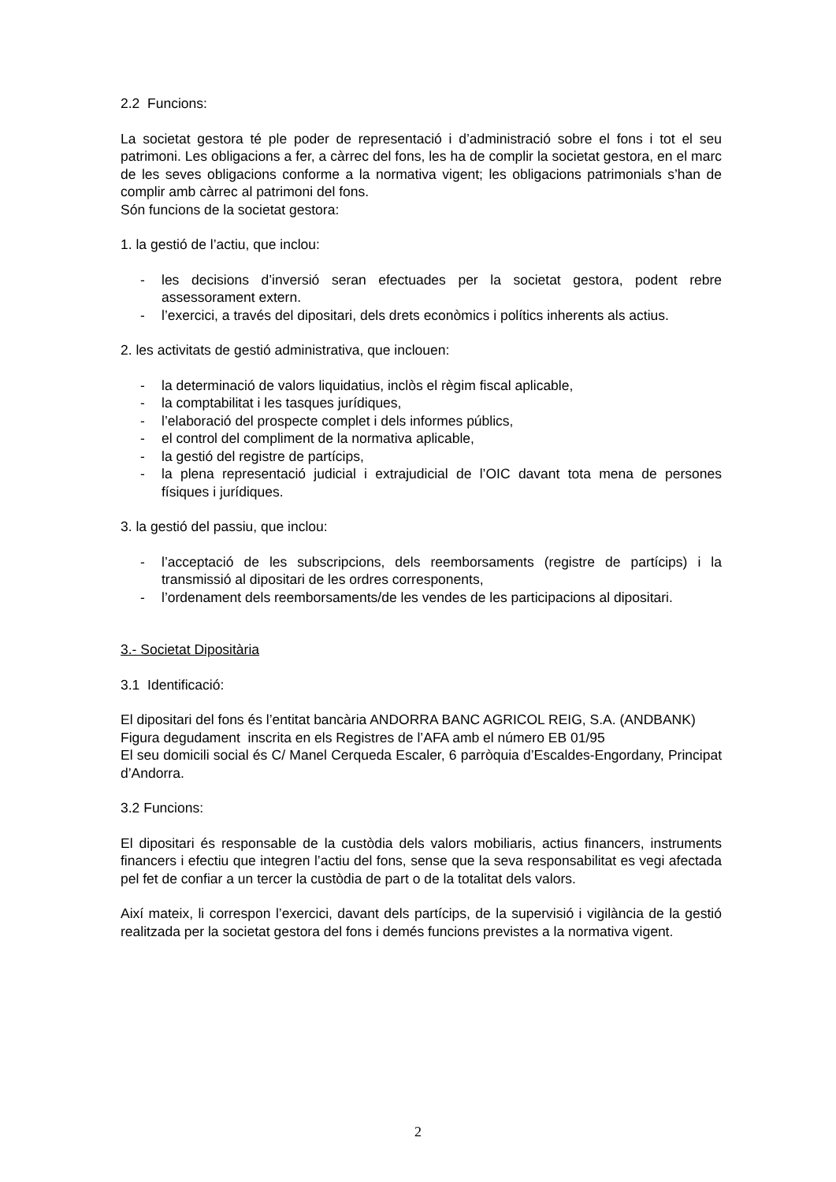2.2 Funcions:
La societat gestora té ple poder de representació i d’administració sobre el fons i tot el seu patrimoni. Les obligacions a fer, a càrrec del fons, les ha de complir la societat gestora, en el marc de les seves obligacions conforme a la normativa vigent; les obligacions patrimonials s’han de complir amb càrrec al patrimoni del fons.
Són funcions de la societat gestora:
1. la gestió de l’actiu, que inclou:
- les decisions d’inversió seran efectuades per la societat gestora, podent rebre assessorament extern.
- l’exercici, a través del dipositari, dels drets econòmics i polítics inherents als actius.
2. les activitats de gestió administrativa, que inclouen:
- la determinació de valors liquidatius, inclòs el règim fiscal aplicable,
- la comptabilitat i les tasques jurídiques,
- l’elaboració del prospecte complet i dels informes públics,
- el control del compliment de la normativa aplicable,
- la gestió del registre de partícips,
- la plena representació judicial i extrajudicial de l’OIC davant tota mena de persones físiques i jurídiques.
3. la gestió del passiu, que inclou:
- l’acceptació de les subscripcions, dels reemborsaments (registre de partícips) i la transmissió al dipositari de les ordres corresponents,
- l’ordenament dels reemborsaments/de les vendes de les participacions al dipositari.
3.- Societat Dipositària
3.1 Identificació:
El dipositari del fons és l’entitat bancària ANDORRA BANC AGRICOL REIG, S.A. (ANDBANK)
Figura degudament inscrita en els Registres de l’AFA amb el número EB 01/95
El seu domicili social és C/ Manel Cerqueda Escaler, 6 parròquia d’Escaldes-Engordany, Principat d’Andorra.
3.2 Funcions:
El dipositari és responsable de la custòdia dels valors mobiliaris, actius financers, instruments financers i efectiu que integren l’actiu del fons, sense que la seva responsabilitat es vegi afectada pel fet de confiar a un tercer la custòdia de part o de la totalitat dels valors.
Així mateix, li correspon l’exercici, davant dels partícips, de la supervisió i vigilància de la gestió realitzada per la societat gestora del fons i demés funcions previstes a la normativa vigent.
2